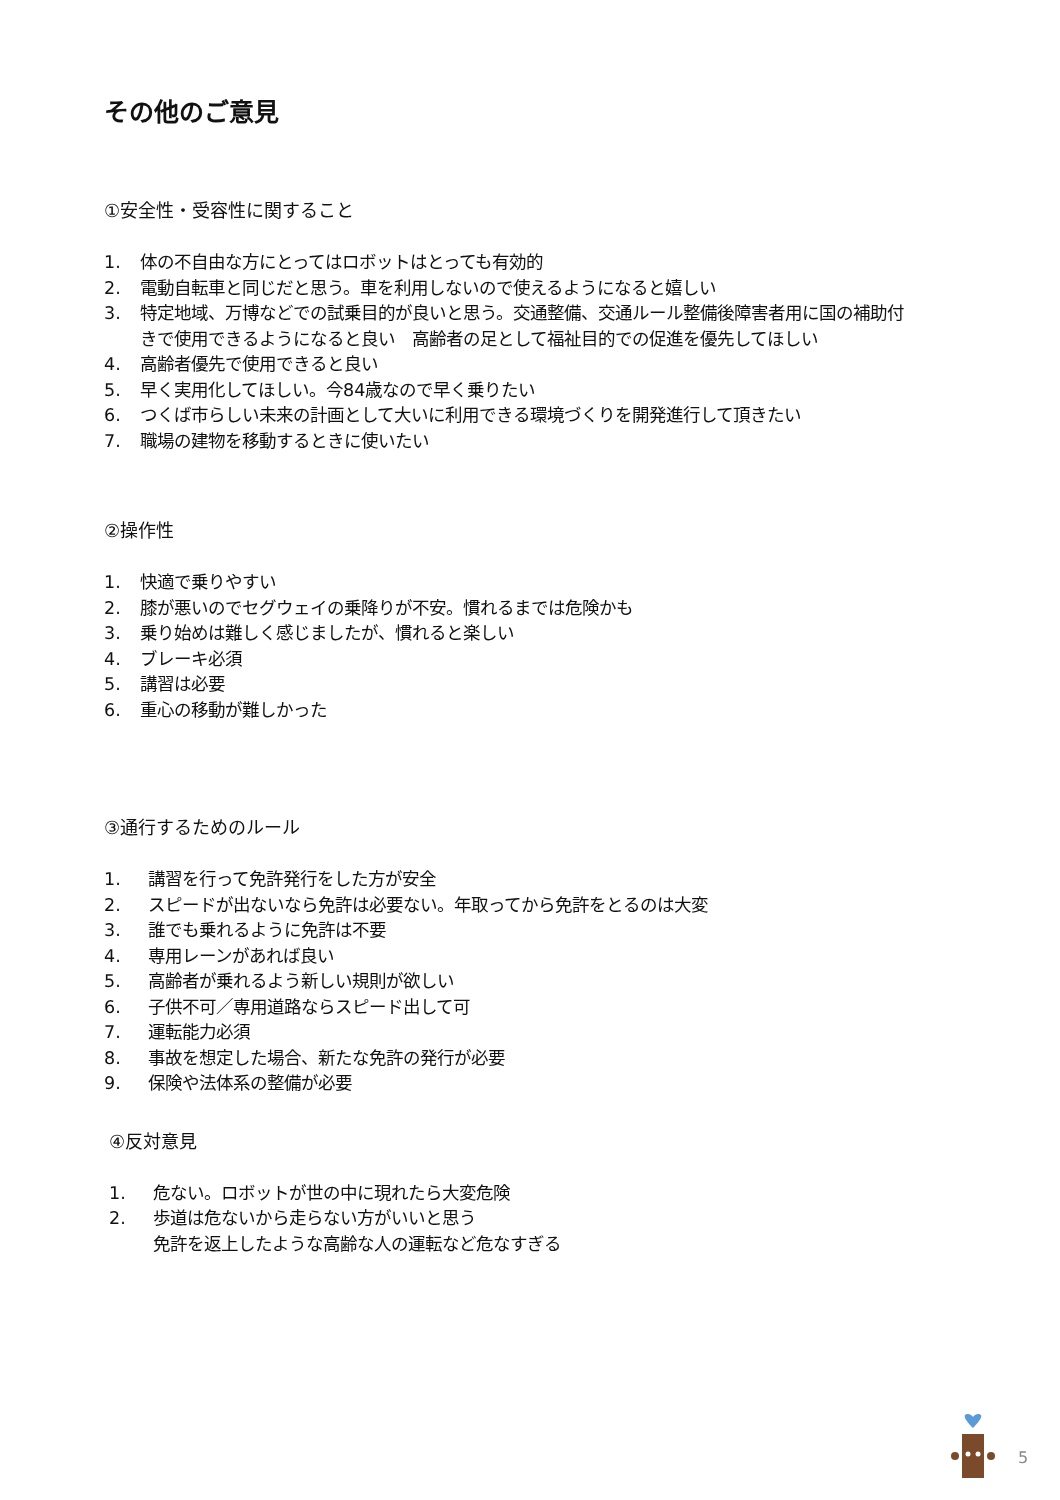その他のご意見
①安全性・受容性に関すること
1. 体の不自由な方にとってはロボットはとっても有効的
2. 電動自転車と同じだと思う。車を利用しないので使えるようになると嬉しい
3. 特定地域、万博などでの試乗目的が良いと思う。交通整備、交通ルール整備後障害者用に国の補助付きで使用できるようになると良い　高齢者の足として福祉目的での促進を優先してほしい
4. 高齢者優先で使用できると良い
5. 早く実用化してほしい。今84歳なので早く乗りたい
6. つくば市らしい未来の計画として大いに利用できる環境づくりを開発進行して頂きたい
7. 職場の建物を移動するときに使いたい
②操作性
1. 快適で乗りやすい
2. 膝が悪いのでセグウェイの乗降りが不安。慣れるまでは危険かも
3. 乗り始めは難しく感じましたが、慣れると楽しい
4. ブレーキ必須
5. 講習は必要
6. 重心の移動が難しかった
③通行するためのルール
1. 講習を行って免許発行をした方が安全
2. スピードが出ないなら免許は必要ない。年取ってから免許をとるのは大変
3. 誰でも乗れるように免許は不要
4. 専用レーンがあれば良い
5. 高齢者が乗れるよう新しい規則が欲しい
6. 子供不可／専用道路ならスピード出して可
7. 運転能力必須
8. 事故を想定した場合、新たな免許の発行が必要
9. 保険や法体系の整備が必要
④反対意見
1. 危ない。ロボットが世の中に現れたら大変危険
2. 歩道は危ないから走らない方がいいと思う
免許を返上したような高齢な人の運転など危なすぎる
5